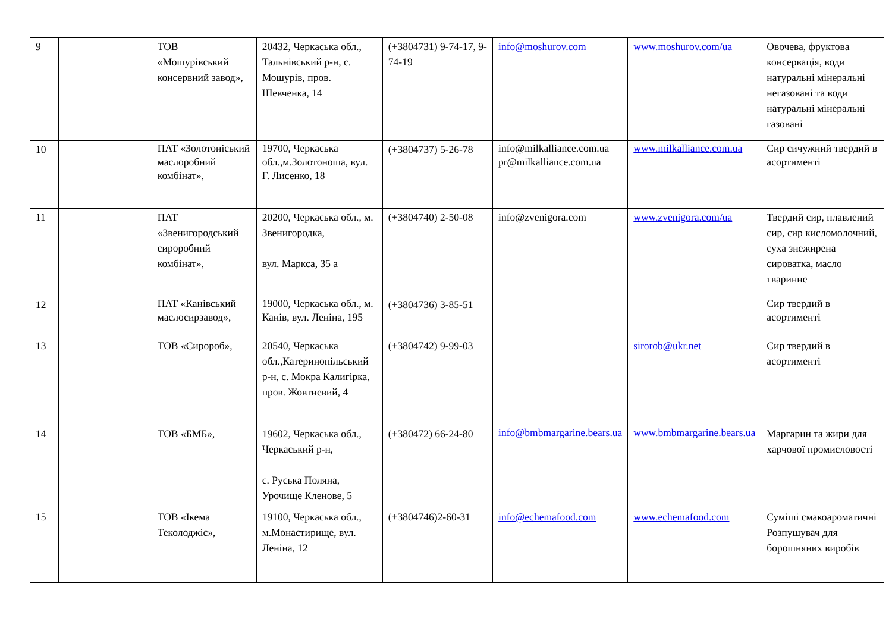| 9 | | ТОВ «Мошурівський консервний завод», | 20432, Черкаська обл., Тальнівський р-н, с. Мошурів, пров. Шевченка, 14 | (+3804731) 9-74-17, 9-74-19 | info@moshurov.com | www.moshurov.com/ua | Овочева, фруктова консервація, води натуральні мінеральні негазовані та води натуральні мінеральні газовані |
| 10 | | ПАТ «Золотоніський маслоробний комбінат», | 19700, Черкаська обл.,м.Золотоноша, вул. Г. Лисенко, 18 | (+3804737) 5-26-78 | info@milkalliance.com.ua pr@milkalliance.com.ua | www.milkalliance.com.ua | Сир сичужний твердий в асортименті |
| 11 | | ПАТ «Звенигородський сироробний комбінат», | 20200, Черкаська обл., м. Звенигородка, вул. Маркса, 35 а | (+3804740) 2-50-08 | info@zvenigora.com | www.zvenigora.com/ua | Твердий сир, плавлений сир, сир кисломолочний, суха знежирена сироватка, масло тваринне |
| 12 | | ПАТ «Канівський маслосирзавод», | 19000, Черкаська обл., м. Канів, вул. Леніна, 195 | (+3804736) 3-85-51 | | | Сир твердий в асортименті |
| 13 | | ТОВ «Сиророб», | 20540, Черкаська обл.,Катеринопільський р-н, с. Мокра Калигірка, пров. Жовтневий, 4 | (+3804742) 9-99-03 | | sirorob@ukr.net | Сир твердий в асортименті |
| 14 | | ТОВ «БМБ», | 19602, Черкаська обл., Черкаський р-н, с. Руська Поляна, Урочище Кленове, 5 | (+380472) 66-24-80 | info@bmbmargarine.bears.ua | www.bmbmargarine.bears.ua | Маргарин та жири для харчової промисловості |
| 15 | | ТОВ «Ікема Теколоджіс», | 19100, Черкаська обл., м.Монастирище, вул. Леніна, 12 | (+3804746)2-60-31 | info@echemafood.com | www.echemafood.com | Суміші смакоароматичні Розпушувач для борошняних виробів |